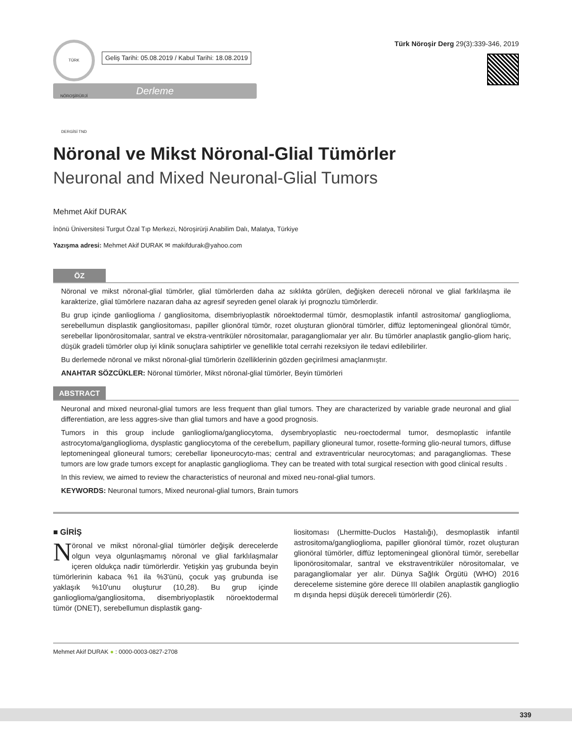TÜRK NÖROŞİRÜRJİ DERGİSİ TND
Geliş Tarihi: 05.08.2019 / Kabul Tarihi: 18.08.2019
Türk Nöroşir Derg 29(3):339-346, 2019
Derleme
Nöronal ve Mikst Nöronal-Glial Tümörler
Neuronal and Mixed Neuronal-Glial Tumors
Mehmet Akif DURAK
İnönü Üniversitesi Turgut Özal Tıp Merkezi, Nöroşirürji Anabilim Dalı, Malatya, Türkiye
Yazışma adresi: Mehmet Akif DURAK ✉ makifdurak@yahoo.com
ÖZ
Nöronal ve mikst nöronal-glial tümörler, glial tümörlerden daha az sıklıkta görülen, değişken dereceli nöronal ve glial farklılaşma ile karakterize, glial tümörlere nazaran daha az agresif seyreden genel olarak iyi prognozlu tümörlerdir.
Bu grup içinde ganlioglioma / gangliositoma, disembriyoplastik nöroektodermal tümör, desmoplastik infantil astrositoma/ ganglioglioma, serebellumun displastik gangliositoması, papiller glionöral tümör, rozet oluşturan glionöral tümörler, diffüz leptomeningeal glionöral tümör, serebellar liponörositomalar, santral ve ekstra-ventriküler nörositomalar, paragangliomalar yer alır. Bu tümörler anaplastik ganglio-gliom hariç, düşük gradeli tümörler olup iyi klinik sonuçlara sahiptirler ve genellikle total cerrahi rezeksiyon ile tedavi edilebilirler.
Bu derlemede nöronal ve mikst nöronal-glial tümörlerin özelliklerinin gözden geçirilmesi amaçlanmıştır.
ANAHTAR SÖZCÜKLER: Nöronal tümörler, Mikst nöronal-glial tümörler, Beyin tümörleri
ABSTRACT
Neuronal and mixed neuronal-glial tumors are less frequent than glial tumors. They are characterized by variable grade neuronal and glial differentiation, are less aggres-sive than glial tumors and have a good prognosis.
Tumors in this group include ganlioglioma/gangliocytoma, dysembryoplastic neu-roectodermal tumor, desmoplastic infantile astrocytoma/ganglioglioma, dysplastic gangliocytoma of the cerebellum, papillary glioneural tumor, rosette-forming glio-neural tumors, diffuse leptomeningeal glioneural tumors; cerebellar liponeurocyto-mas; central and extraventricular neurocytomas; and paragangliomas. These tumors are low grade tumors except for anaplastic ganglioglioma. They can be treated with total surgical resection with good clinical results .
In this review, we aimed to review the characteristics of neuronal and mixed neu-ronal-glial tumors.
KEYWORDS: Neuronal tumors, Mixed neuronal-glial tumors, Brain tumors
■ GİRİŞ
Nöronal ve mikst nöronal-glial tümörler değişik derecelerde olgun veya olgunlaşmamış nöronal ve glial farklılaşmalar içeren oldukça nadir tümörlerdir. Yetişkin yaş grubunda beyin tümörlerinin kabaca %1 ila %3'ünü, çocuk yaş grubunda ise yaklaşık %10'unu oluşturur (10,28). Bu grup içinde ganlioglioma/gangliositoma, disembriyoplastik nöroektodermal tümör (DNET), serebellumun displastik gang-
liositoması (Lhermitte-Duclos Hastalığı), desmoplastik infantil astrositoma/ganglioglioma, papiller glionöral tümör, rozet oluşturan glionöral tümörler, diffüz leptomeningeal glionöral tümör, serebellar liponörositomalar, santral ve ekstraventriküler nörositomalar, ve paragangliomalar yer alır. Dünya Sağlık Örgütü (WHO) 2016 dereceleme sistemine göre derece III olabilen anaplastik ganglioglio m dışında hepsi düşük dereceli tümörlerdir (26).
Mehmet Akif DURAK ● : 0000-0003-0827-2708
339